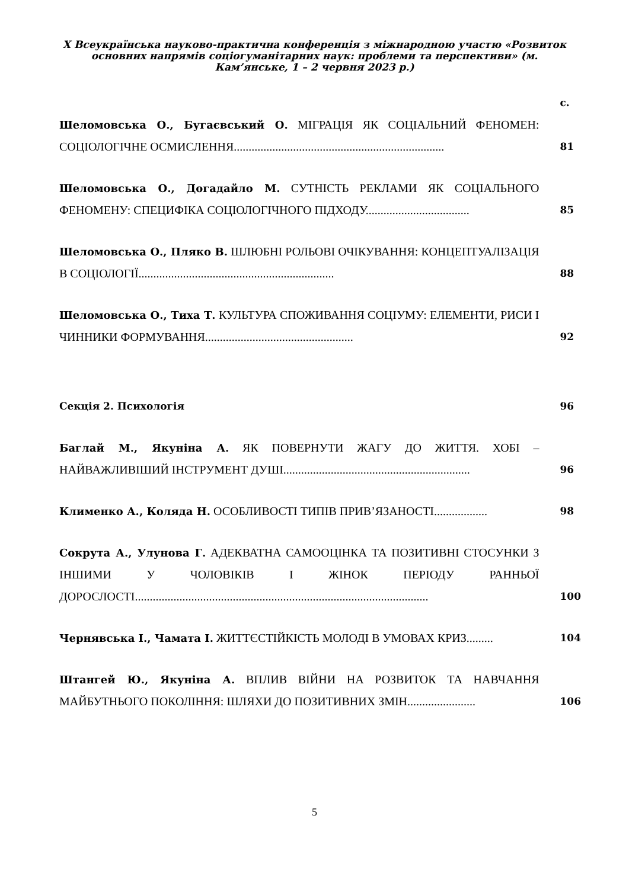X Всеукраїнська науково-практична конференція з міжнародною участю «Розвиток основних напрямів соціогуманітарних наук: проблеми та перспективи» (м. Кам’янське, 1 – 2 червня 2023 р.)
| | с. |
| Шеломовська О., Бугаєвський О. МІГРАЦІЯ ЯК СОЦІАЛЬНИЙ ФЕНОМЕН: СОЦІОЛОГІЧНЕ ОСМИСЛЕННЯ....................................................................... | 81 |
| Шеломовська О., Догадайло М. СУТНІСТЬ РЕКЛАМИ ЯК СОЦІАЛЬНОГО ФЕНОМЕНУ: СПЕЦИФІКА СОЦІОЛОГІЧНОГО ПІДХОДУ................................... | 85 |
| Шеломовська О., Пляко В. ШЛЮБНІ РОЛЬОВІ ОЧІКУВАННЯ: КОНЦЕПТУАЛІЗАЦІЯ В СОЦІОЛОГІЇ.................................................................. | 88 |
| Шеломовська О., Тиха Т. КУЛЬТУРА СПОЖИВАННЯ СОЦІУМУ: ЕЛЕМЕНТИ, РИСИ І ЧИННИКИ ФОРМУВАННЯ.................................................. | 92 |
| Секція 2. Психологія | 96 |
| Баглай М., Якуніна А. ЯК ПОВЕРНУТИ ЖАГУ ДО ЖИТТЯ. ХОБІ – НАЙВАЖЛИВІШИЙ ІНСТРУМЕНТ ДУШІ............................................................... | 96 |
| Клименко А., Коляда Н. ОСОБЛИВОСТІ ТИПІВ ПРИВ’ЯЗАНОСТІ.................. | 98 |
| Сокрута А., Улунова Г. АДЕКВАТНА САМООЦІНКА ТА ПОЗИТИВНІ СТОСУНКИ З ІНШИМИ У ЧОЛОВІКІВ І ЖІНОК ПЕРІОДУ РАННЬОЇ ДОРОСЛОСТІ................................................................................................... | 100 |
| Чернявська І., Чамата І. ЖИТТЄСТІЙКІСТЬ МОЛОДІ В УМОВАХ КРИЗ......... | 104 |
| Штангей Ю., Якуніна А. ВПЛИВ ВІЙНИ НА РОЗВИТОК ТА НАВЧАННЯ МАЙБУТНЬОГО ПОКОЛІННЯ: ШЛЯХИ ДО ПОЗИТИВНИХ ЗМІН....................... | 106 |
5